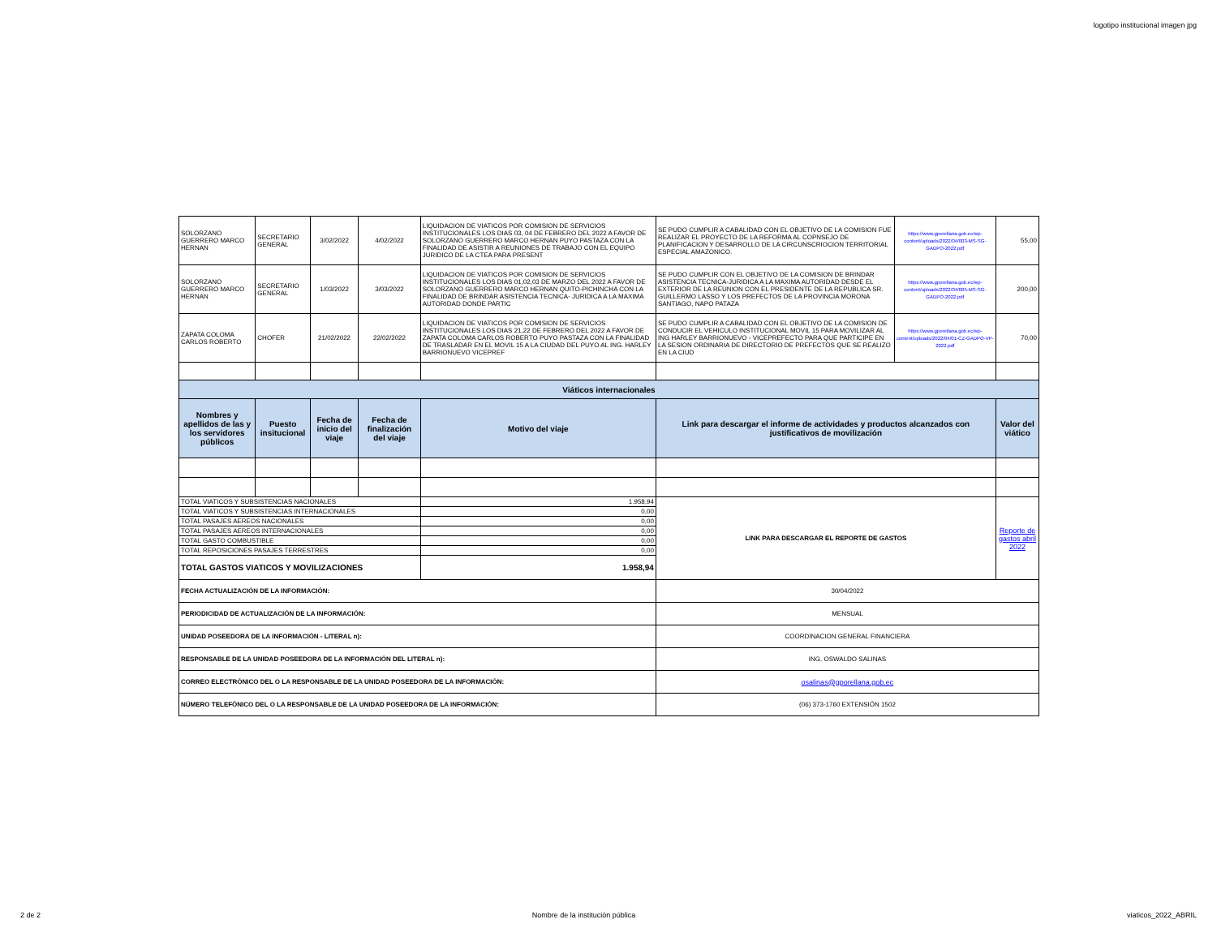logotipo institucional imagen jpg
| SOLORZANO GUERRERO MARCO HERNAN | SECRETARIO GENERAL | 3/02/2022 | 4/02/2022 | LIQUIDACION DE VIATICOS POR COMISION DE SERVICIOS INSTITUCIONALES LOS DIAS 03, 04 DE FEBRERO DEL 2022 A FAVOR DE SOLORZANO GUERRERO MARCO HERNAN PUYO PASTAZA CON LA FINALIDAD DE ASISTIR A REUNIONES DE TRABAJO CON EL EQUIPO JURIDICO DE LA CTEA PARA PRESENT | SE PUDO CUMPLIR A CABALIDAD CON EL OBJETIVO DE LA COMISION FUE REALIZAR EL PROYECTO DE LA REFORMA AL COPNSEJO DE PLANIFICACION Y DESARROLLO DE LA CIRCUNSCRIOCION TERRITORIAL ESPECIAL AMAZONICO. | https://www.gporellana.gob.ec/wp-content/uploads/2022/04/003-MS-SG-GADPO-2022.pdf | 55,00 |
| SOLORZANO GUERRERO MARCO HERNAN | SECRETARIO GENERAL | 1/03/2022 | 3/03/2022 | LIQUIDACION DE VIATICOS POR COMISION DE SERVICIOS INSTITUCIONALES LOS DIAS 01,02,03 DE MARZO DEL 2022 A FAVOR DE SOLORZANO GUERRERO MARCO HERNAN QUITO-PICHINCHA CON LA FINALIDAD DE BRINDAR ASISTENCIA TECNICA- JURIDICA A LA MAXIMA AUTORIDAD DONDE PARTIC | SE PUDO CUMPLIR CON EL OBJETIVO DE LA COMISION DE BRINDAR ASISTENCIA TECNICA-JURIDICA A LA MAXIMA AUTORIDAD DESDE EL EXTERIOR DE LA REUNION CON EL PRESIDENTE DE LA REPUBLICA SR. GUILLERMO LASSO Y LOS PREFECTOS DE LA PROVINCIA MORONA SANTIAGO, NAPO PATAZA | https://www.gporellana.gob.ec/wp-content/uploads/2022/04/005-MS-SG-GADPO-2022.pdf | 200,00 |
| ZAPATA COLOMA CARLOS ROBERTO | CHOFER | 21/02/2022 | 22/02/2022 | LIQUIDACION DE VIATICOS POR COMISION DE SERVICIOS INSTITUCIONALES LOS DIAS 21,22 DE FEBRERO DEL 2022 A FAVOR DE ZAPATA COLOMA CARLOS ROBERTO PUYO PASTAZA CON LA FINALIDAD DE TRASLADAR EN EL MOVIL 15 A LA CIUDAD DEL PUYO AL ING. HARLEY BARRIONUEVO VICEPREF | SE PUDO CUMPLIR A CABALIDAD CON EL OBJETIVO DE LA COMISION DE CONDUCIR EL VEHICULO INSTITUCIONAL MOVIL 15 PARA MOVILIZAR AL ING HARLEY BARRIONUEVO - VICEPREFECTO PARA QUE PARTICIPE EN LA SESION ORDINARIA DE DIRECTORIO DE PREFECTOS QUE SE REALIZO EN LA CIUD | https://www.gporellana.gob.ec/wp-content/uploads/2022/04/01-CZ-GADPO-VP-2022.pdf | 70,00 |
| Viáticos internacionales | | | | | | | |
| Nombres y apellidos de las y los servidores públicos | Puesto insitucional | Fecha de inicio del viaje | Fecha de finalización del viaje | Motivo del viaje | Link para descargar el informe de actividades y productos alcanzados con justificativos de movilización | | Valor del viático |
| TOTAL VIATICOS Y SUBSISTENCIAS NACIONALES | | | | 1.958,94 | LINK PARA DESCARGAR EL REPORTE DE GASTOS | | Reporte de gastos abril 2022 |
| TOTAL VIATICOS Y SUBSISTENCIAS INTERNACIONALES | | | | 0,00 | | | |
| TOTAL PASAJES AEREOS NACIONALES | | | | 0,00 | | | |
| TOTAL PASAJES AEREOS INTERNACIONALES | | | | 0,00 | | | |
| TOTAL GASTO COMBUSTIBLE | | | | 0,00 | | | |
| TOTAL REPOSICIONES PASAJES TERRESTRES | | | | 0,00 | | | |
| TOTAL GASTOS VIATICOS Y MOVILIZACIONES | | | | 1.958,94 | | | |
| FECHA ACTUALIZACIÓN DE LA INFORMACIÓN: | | | | | 30/04/2022 | | |
| PERIODICIDAD DE ACTUALIZACIÓN DE LA INFORMACIÓN: | | | | | MENSUAL | | |
| UNIDAD POSEEDORA DE LA INFORMACIÓN - LITERAL n): | | | | | COORDINACION GENERAL FINANCIERA | | |
| RESPONSABLE DE LA UNIDAD POSEEDORA DE LA INFORMACIÓN DEL LITERAL n): | | | | | ING. OSWALDO SALINAS | | |
| CORREO ELECTRÓNICO DEL O LA RESPONSABLE DE LA UNIDAD POSEEDORA DE LA INFORMACIÓN: | | | | | osalinas@gporellana.gob.ec | | |
| NÚMERO TELEFÓNICO DEL O LA RESPONSABLE DE LA UNIDAD POSEEDORA DE LA INFORMACIÓN: | | | | | (06) 373-1760 EXTENSIÓN 1502 | | |
2 de 2 Nombre de la institución pública viaticos_2022_ABRIL